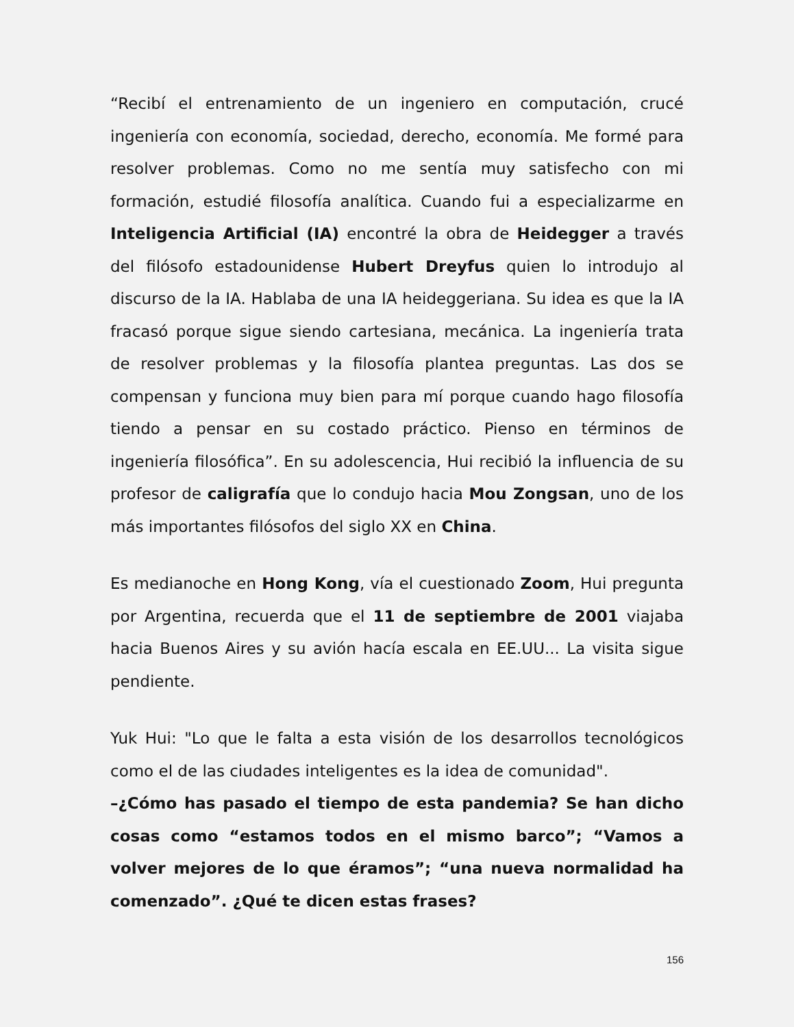“Recibí el entrenamiento de un ingeniero en computación, crucé ingeniería con economía, sociedad, derecho, economía. Me formé para resolver problemas. Como no me sentía muy satisfecho con mi formación, estudié filosofía analítica. Cuando fui a especializarme en Inteligencia Artificial (IA) encontré la obra de Heidegger a través del filósofo estadounidense Hubert Dreyfus quien lo introdujo al discurso de la IA. Hablaba de una IA heideggeriana. Su idea es que la IA fracasó porque sigue siendo cartesiana, mecánica. La ingeniería trata de resolver problemas y la filosofía plantea preguntas. Las dos se compensan y funciona muy bien para mí porque cuando hago filosofía tiendo a pensar en su costado práctico. Pienso en términos de ingeniería filosófica”. En su adolescencia, Hui recibió la influencia de su profesor de caligrafía que lo condujo hacia Mou Zongsan, uno de los más importantes filósofos del siglo XX en China.
Es medianoche en Hong Kong, vía el cuestionado Zoom, Hui pregunta por Argentina, recuerda que el 11 de septiembre de 2001 viajaba hacia Buenos Aires y su avión hacía escala en EE.UU... La visita sigue pendiente.
Yuk Hui: "Lo que le falta a esta visión de los desarrollos tecnológicos como el de las ciudades inteligentes es la idea de comunidad".
–¿Cómo has pasado el tiempo de esta pandemia? Se han dicho cosas como “estamos todos en el mismo barco”; “Vamos a volver mejores de lo que éramos”; “una nueva normalidad ha comenzado”. ¿Qué te dicen estas frases?
156